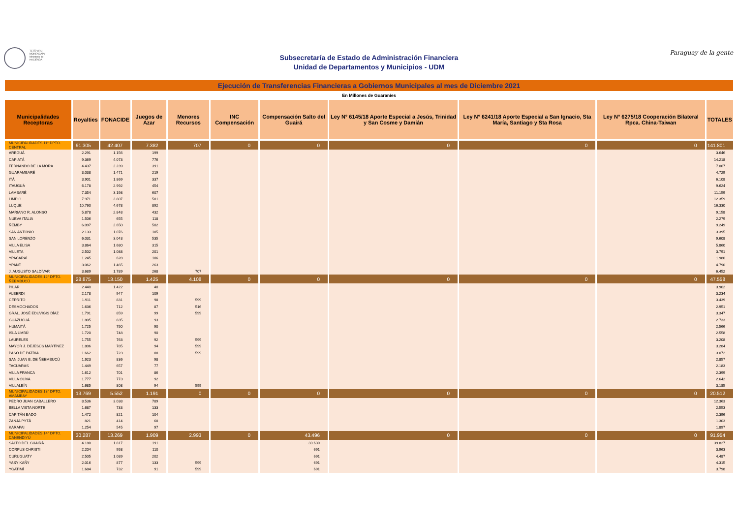TETÃ VIRU MOHENDAPY Ministerio de HACIENDA
Subsecretaría de Estado de Administración Financiera
Unidad de Departamentos y Municipios - UDM
Paraguay de la gente
Ejecución de Transferencias Financieras a Gobiernos Municipales al mes de Diciembre 2021
En Millones de Guaraníes
| Municipalidades Receptoras | Royalties | FONACIDE | Juegos de Azar | Menores Recursos | INC Compensación | Compensación Salto del Guairá | Ley N° 6145/18 Aporte Especial a Jesús, Trinidad y San Cosme y Damián | Ley N° 6241/18 Aporte Especial a San Ignacio, Sta María, Santiago y Sta Rosa | Ley N° 6275/18 Cooperación Bilateral Rpca. China-Taiwan | TOTALES |
| --- | --- | --- | --- | --- | --- | --- | --- | --- | --- | --- |
| MUNICIPALIDADES 11° DPTO. CENTRAL | 91.305 | 42.407 | 7.382 | 707 | 0 | 0 | 0 | 0 | 0 | 141.801 |
| AREGUÁ | 2.291 | 1.156 | 199 | | | | | | | 3.646 |
| CAPIATÁ | 9.369 | 4.073 | 776 | | | | | | | 14.218 |
| FERNANDO DE LA MORA | 4.437 | 2.239 | 391 | | | | | | | 7.067 |
| GUARAMBARÉ | 3.038 | 1.471 | 219 | | | | | | | 4.729 |
| ITÁ | 3.901 | 1.869 | 337 | | | | | | | 6.108 |
| ITAUGUÁ | 6.178 | 2.992 | 454 | | | | | | | 9.624 |
| LAMBARÉ | 7.354 | 3.198 | 607 | | | | | | | 11.159 |
| LIMPIO | 7.971 | 3.807 | 581 | | | | | | | 12.359 |
| LUQUE | 10.760 | 4.678 | 892 | | | | | | | 16.330 |
| MARIANO R. ALONSO | 5.878 | 2.848 | 432 | | | | | | | 9.158 |
| NUEVA ITALIA | 1.506 | 655 | 118 | | | | | | | 2.279 |
| ÑEMBY | 6.097 | 2.650 | 502 | | | | | | | 9.249 |
| SAN ANTONIO | 2.133 | 1.076 | 185 | | | | | | | 3.395 |
| SAN LORENZO | 6.031 | 3.043 | 535 | | | | | | | 9.608 |
| VILLA ELISA | 3.864 | 1.680 | 315 | | | | | | | 5.860 |
| VILLETA | 2.502 | 1.088 | 201 | | | | | | | 3.791 |
| YPACARAÍ | 1.245 | 628 | 106 | | | | | | | 1.980 |
| YPANÉ | 3.062 | 1.465 | 263 | | | | | | | 4.790 |
| J. AUGUSTO SALDÍVAR | 3.689 | 1.789 | 268 | 707 | | | | | | 6.452 |
| MUNICIPALIDADES 12° DPTO. ÑEEMBUCÚ | 28.875 | 13.150 | 1.425 | 4.108 | 0 | 0 | 0 | 0 | 0 | 47.558 |
| PILAR | 2.440 | 1.422 | 40 | | | | | | | 3.902 |
| ALBERDI | 2.178 | 947 | 109 | | | | | | | 3.234 |
| CERRITO | 1.911 | 831 | 98 | 599 | | | | | | 3.439 |
| DESMOCHADOS | 1.636 | 712 | 87 | 516 | | | | | | 2.951 |
| GRAL. JOSÉ EDUVIGIS DÍAZ | 1.791 | 859 | 99 | 599 | | | | | | 3.347 |
| GUAZUCUÁ | 1.805 | 835 | 93 | | | | | | | 2.733 |
| HUMAITÁ | 1.725 | 750 | 90 | | | | | | | 2.566 |
| ISLA UMBÚ | 1.720 | 748 | 90 | | | | | | | 2.558 |
| LAURELES | 1.755 | 763 | 92 | 599 | | | | | | 3.208 |
| MAYOR J. DEJESÚS MARTÍNEZ | 1.806 | 785 | 94 | 599 | | | | | | 3.284 |
| PASO DE PATRIA | 1.662 | 723 | 88 | 599 | | | | | | 3.072 |
| SAN JUAN B. DE ÑEEMBUCÚ | 1.923 | 836 | 98 | | | | | | | 2.857 |
| TACUARAS | 1.449 | 657 | 77 | | | | | | | 2.183 |
| VILLA FRANCA | 1.612 | 701 | 86 | | | | | | | 2.399 |
| VILLA OLIVA | 1.777 | 773 | 92 | | | | | | | 2.642 |
| VILLALBÍN | 1.685 | 808 | 94 | 599 | | | | | | 3.185 |
| MUNICIPALIDADES 13° DPTO. AMAMBAY | 13.769 | 5.552 | 1.191 | 0 | 0 | 0 | 0 | 0 | 0 | 20.512 |
| PEDRO JUAN CABALLERO | 8.536 | 3.038 | 789 | | | | | | | 12.363 |
| BELLA VISTA NORTE | 1.687 | 733 | 133 | | | | | | | 2.553 |
| CAPITÁN BADO | 1.472 | 821 | 104 | | | | | | | 2.396 |
| ZANJA PYTÃ | 821 | 414 | 68 | | | | | | | 1.303 |
| KARAPAI | 1.254 | 545 | 97 | | | | | | | 1.897 |
| MUNICIPALIDADES 14° DPTO. CANENDIYÚ | 30.287 | 13.269 | 1.909 | 2.993 | 0 | 43.496 | 0 | 0 | 0 | 91.954 |
| SALTO DEL GUAIRÁ | 4.180 | 1.817 | 191 | | | 33.639 | | | | 39.827 |
| CORPUS CHRISTI | 2.204 | 958 | 110 | | | 691 | | | | 3.963 |
| CURUGUATY | 2.505 | 1.089 | 202 | | | 691 | | | | 4.487 |
| YASY KAÑY | 2.016 | 877 | 133 | 599 | | 691 | | | | 4.315 |
| YGATIMÍ | 1.684 | 732 | 91 | 599 | | 691 | | | | 3.798 |